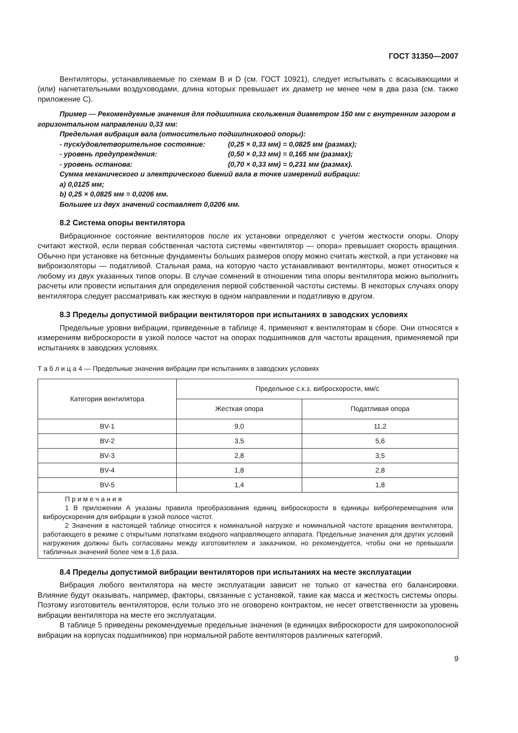ГОСТ 31350—2007
Вентиляторы, устанавливаемые по схемам B и D (см. ГОСТ 10921), следует испытывать с всасывающими и (или) нагнетательными воздуховодами, длина которых превышает их диаметр не менее чем в два раза (см. также приложение С).
Пример — Рекомендуемые значения для подшипника скольжения диаметром 150 мм с внутренним зазором в горизонтальном направлении 0,33 мм:
Предельная вибрация вала (относительно подшипниковой опоры):
- пуск/удовлетворительное состояние: (0,25 × 0,33 мм) = 0,0825 мм (размах);
- уровень предупреждения: (0,50 × 0,33 мм) = 0,165 мм (размах);
- уровень останова: (0,70 × 0,33 мм) = 0,231 мм (размах).
Сумма механического и электрического биений вала в точке измерений вибрации:
a) 0,0125 мм;
b) 0,25 × 0,0825 мм = 0,0206 мм.
Большее из двух значений составляет 0,0206 мм.
8.2 Система опоры вентилятора
Вибрационное состояние вентиляторов после их установки определяют с учетом жесткости опоры. Опору считают жесткой, если первая собственная частота системы «вентилятор — опора» превышает скорость вращения. Обычно при установке на бетонные фундаменты больших размеров опору можно считать жесткой, а при установке на виброизоляторы — податливой. Стальная рама, на которую часто устанавливают вентиляторы, может относиться к любому из двух указанных типов опоры. В случае сомнений в отношении типа опоры вентилятора можно выполнить расчеты или провести испытания для определения первой собственной частоты системы. В некоторых случаях опору вентилятора следует рассматривать как жесткую в одном направлении и податливую в другом.
8.3 Пределы допустимой вибрации вентиляторов при испытаниях в заводских условиях
Предельные уровни вибрации, приведенные в таблице 4, применяют к вентиляторам в сборе. Они относятся к измерениям виброскорости в узкой полосе частот на опорах подшипников для частоты вращения, применяемой при испытаниях в заводских условиях.
Т а б л и ц а 4 — Предельные значения вибрации при испытаниях в заводских условиях
| Категория вентилятора | Предельное с.к.з. виброскорости, мм/с | |
| --- | --- | --- |
| | Жесткая опора | Податливая опора |
| BV-1 | 9,0 | 11,2 |
| BV-2 | 3,5 | 5,6 |
| BV-3 | 2,8 | 3,5 |
| BV-4 | 1,8 | 2,8 |
| BV-5 | 1,4 | 1,8 |
| П р и м е ч а н и я 1 В приложении А указаны правила преобразования единиц виброскорости в единицы виброперемещения или виброускорения для вибрации в узкой полосе частот. 2 Значения в настоящей таблице относятся к номинальной нагрузке и номинальной частоте вращения вентилятора, работающего в режиме с открытыми лопатками входного направляющего аппарата. Предельные значения для других условий нагружения должны быть согласованы между изготовителем и заказчиком, но рекомендуется, чтобы они не превышали табличных значений более чем в 1,6 раза. | | |
8.4 Пределы допустимой вибрации вентиляторов при испытаниях на месте эксплуатации
Вибрация любого вентилятора на месте эксплуатации зависит не только от качества его балансировки. Влияние будут оказывать, например, факторы, связанные с установкой, такие как масса и жесткость системы опоры. Поэтому изготовитель вентиляторов, если только это не оговорено контрактом, не несет ответственности за уровень вибрации вентилятора на месте его эксплуатации.
В таблице 5 приведены рекомендуемые предельные значения (в единицах виброскорости для широкополосной вибрации на корпусах подшипников) при нормальной работе вентиляторов различных категорий.
9